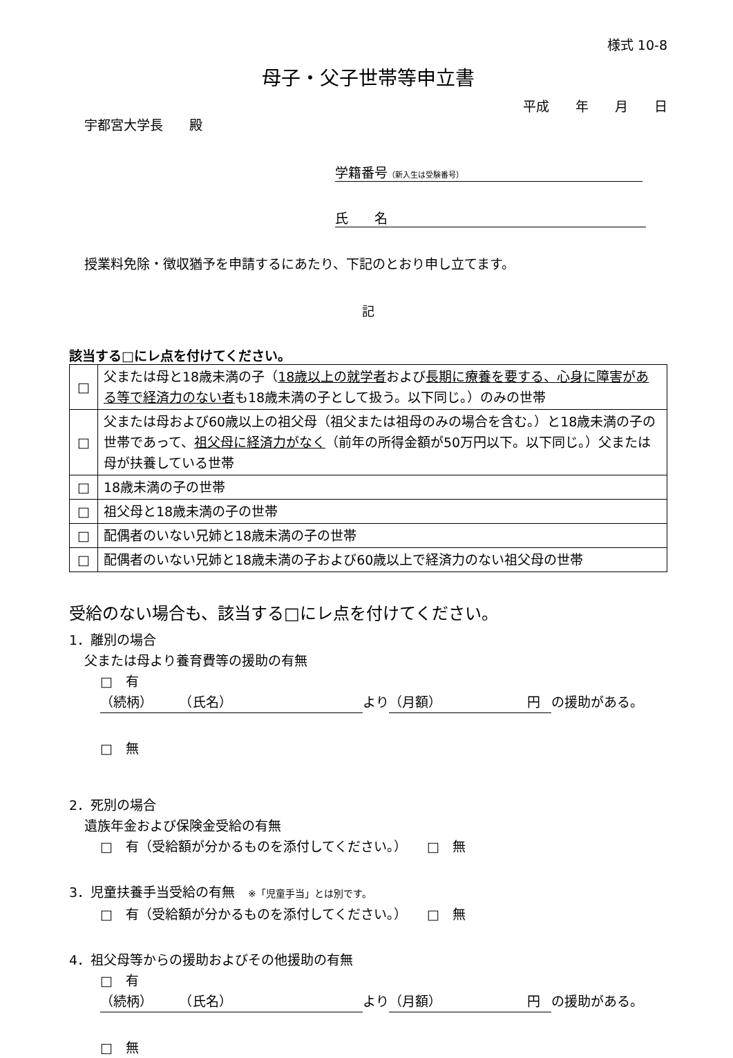様式 10-8
母子・父子世帯等申立書
平成　　年　　月　　日
宇都宮大学長　　殿
学籍番号（新入生は受験番号）
氏　　名
授業料免除・徴収猶予を申請するにあたり、下記のとおり申し立てます。
記
該当する□にレ点を付けてください。
| □ | 父または母と18歳未満の子（ 18歳以上の就学者 および 長期に療養を要する、心身に障害がある等で経済力のない者 も18歳未満の子として扱う。以下同じ。）のみの世帯 |
| □ | 父または母および60歳以上の祖父母（祖父または祖母のみの場合を含む。）と18歳未満の子の世帯であって、 祖父母に経済力がなく （前年の所得金額が50万円以下。以下同じ。）父または母が扶養している世帯 |
| □ | 18歳未満の子の世帯 |
| □ | 祖父母と18歳未満の子の世帯 |
| □ | 配偶者のいない兄姉と18歳未満の子の世帯 |
| □ | 配偶者のいない兄姉と18歳未満の子および60歳以上で経済力のない祖父母の世帯 |
受給のない場合も、該当する□にレ点を付けてください。
1．離別の場合
父または母より養育費等の援助の有無
□　有
（続柄）　　　（氏名） より （月額）　　　　　　　円 の援助がある。
□　無
2．死別の場合
遺族年金および保険金受給の有無
□　有（受給額が分かるものを添付してください。）　　□　無
3．児童扶養手当受給の有無　※「児童手当」とは別です。
□　有（受給額が分かるものを添付してください。）　　□　無
4．祖父母等からの援助およびその他援助の有無
□　有
（続柄）　　　（氏名） より （月額）　　　　　　　円 の援助がある。
□　無